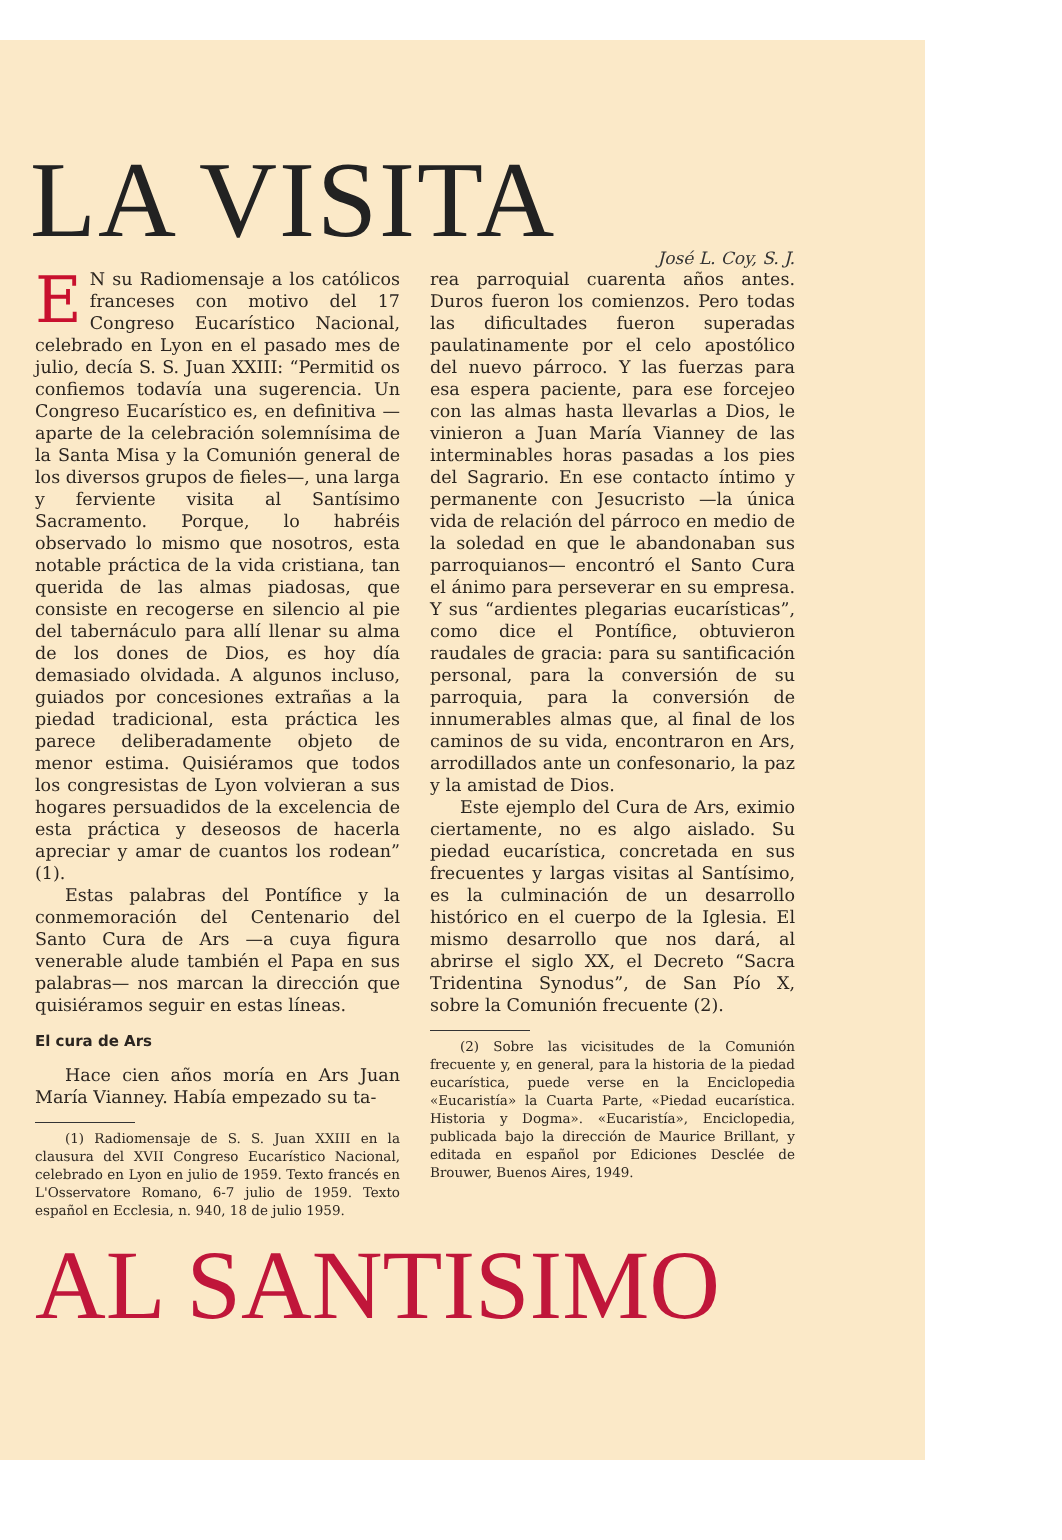LA VISITA
José L. Coy, S. J.
EN su Radiomensaje a los católicos franceses con motivo del 17 Congreso Eucarístico Nacional, celebrado en Lyon en el pasado mes de julio, decía S. S. Juan XXIII: “Permitid os confiemos todavía una sugerencia. Un Congreso Eucarístico es, en definitiva —aparte de la celebración solemnísima de la Santa Misa y la Comunión general de los diversos grupos de fieles—, una larga y ferviente visita al Santísimo Sacramento. Porque, lo habréis observado lo mismo que nosotros, esta notable práctica de la vida cristiana, tan querida de las almas piadosas, que consiste en recogerse en silencio al pie del tabernáculo para allí llenar su alma de los dones de Dios, es hoy día demasiado olvidada. A algunos incluso, guiados por concesiones extrañas a la piedad tradicional, esta práctica les parece deliberadamente objeto de menor estima. Quisiéramos que todos los congresistas de Lyon volvieran a sus hogares persuadidos de la excelencia de esta práctica y deseosos de hacerla apreciar y amar de cuantos los rodean” (1).
Estas palabras del Pontífice y la conmemoración del Centenario del Santo Cura de Ars —a cuya figura venerable alude también el Papa en sus palabras— nos marcan la dirección que quisiéramos seguir en estas líneas.
El cura de Ars
Hace cien años moría en Ars Juan María Vianney. Había empezado su ta-
(1) Radiomensaje de S. S. Juan XXIII en la clausura del XVII Congreso Eucarístico Nacional, celebrado en Lyon en julio de 1959. Texto francés en L'Osservatore Romano, 6-7 julio de 1959. Texto español en Ecclesia, n. 940, 18 de julio 1959.
rea parroquial cuarenta años antes. Duros fueron los comienzos. Pero todas las dificultades fueron superadas paulatinamente por el celo apostólico del nuevo párroco. Y las fuerzas para esa espera paciente, para ese forcejeo con las almas hasta llevarlas a Dios, le vinieron a Juan María Vianney de las interminables horas pasadas a los pies del Sagrario. En ese contacto íntimo y permanente con Jesucristo —la única vida de relación del párroco en medio de la soledad en que le abandonaban sus parroquianos— encontró el Santo Cura el ánimo para perseverar en su empresa. Y sus “ardientes plegarias eucarísticas”, como dice el Pontífice, obtuvieron raudales de gracia: para su santificación personal, para la conversión de su parroquia, para la conversión de innumerables almas que, al final de los caminos de su vida, encontraron en Ars, arrodillados ante un confesonario, la paz y la amistad de Dios.
Este ejemplo del Cura de Ars, eximio ciertamente, no es algo aislado. Su piedad eucarística, concretada en sus frecuentes y largas visitas al Santísimo, es la culminación de un desarrollo histórico en el cuerpo de la Iglesia. El mismo desarrollo que nos dará, al abrirse el siglo XX, el Decreto “Sacra Tridentina Synodus”, de San Pío X, sobre la Comunión frecuente (2).
(2) Sobre las vicisitudes de la Comunión frecuente y, en general, para la historia de la piedad eucarística, puede verse en la Enciclopedia «Eucaristía» la Cuarta Parte, «Piedad eucarística. Historia y Dogma». «Eucaristía», Enciclopedia, publicada bajo la dirección de Maurice Brillant, y editada en español por Ediciones Desclée de Brouwer, Buenos Aires, 1949.
AL SANTISIMO